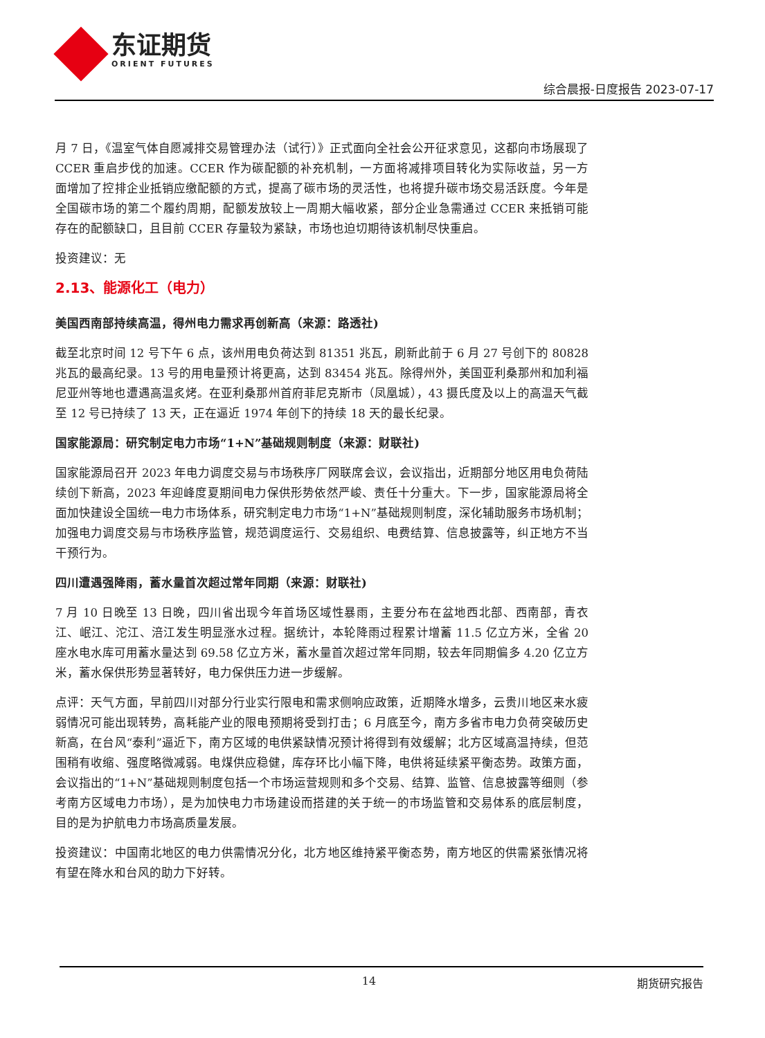东证期货
ORIENT FUTURES
综合晨报-日度报告 2023-07-17
月 7 日，《温室气体自愿减排交易管理办法（试行）》正式面向全社会公开征求意见，这都向市场展现了 CCER 重启步伐的加速。CCER 作为碳配额的补充机制，一方面将减排项目转化为实际收益，另一方面增加了控排企业抵销应缴配额的方式，提高了碳市场的灵活性，也将提升碳市场交易活跃度。今年是全国碳市场的第二个履约周期，配额发放较上一周期大幅收紧，部分企业急需通过 CCER 来抵销可能存在的配额缺口，且目前 CCER 存量较为紧缺，市场也迫切期待该机制尽快重启。
投资建议：无
2.13、能源化工（电力）
美国西南部持续高温，得州电力需求再创新高（来源：路透社)
截至北京时间 12 号下午 6 点，该州用电负荷达到 81351 兆瓦，刷新此前于 6 月 27 号创下的 80828 兆瓦的最高纪录。13 号的用电量预计将更高，达到 83454 兆瓦。除得州外，美国亚利桑那州和加利福尼亚州等地也遭遇高温炙烤。在亚利桑那州首府菲尼克斯市（凤凰城），43 摄氏度及以上的高温天气截至 12 号已持续了 13 天，正在逼近 1974 年创下的持续 18 天的最长纪录。
国家能源局：研究制定电力市场“1+N”基础规则制度（来源：财联社)
国家能源局召开 2023 年电力调度交易与市场秩序厂网联席会议，会议指出，近期部分地区用电负荷陆续创下新高，2023 年迎峰度夏期间电力保供形势依然严峻、责任十分重大。下一步，国家能源局将全面加快建设全国统一电力市场体系，研究制定电力市场“1+N”基础规则制度，深化辅助服务市场机制；加强电力调度交易与市场秩序监管，规范调度运行、交易组织、电费结算、信息披露等，纠正地方不当干预行为。
四川遭遇强降雨，蓄水量首次超过常年同期（来源：财联社)
7 月 10 日晚至 13 日晚，四川省出现今年首场区域性暴雨，主要分布在盆地西北部、西南部，青衣江、岷江、沱江、涪江发生明显涨水过程。据统计，本轮降雨过程累计增蓄 11.5 亿立方米，全省 20 座水电水库可用蓄水量达到 69.58 亿立方米，蓄水量首次超过常年同期，较去年同期偏多 4.20 亿立方米，蓄水保供形势显著转好，电力保供压力进一步缓解。
点评：天气方面，早前四川对部分行业实行限电和需求侧响应政策，近期降水增多，云贵川地区来水疲弱情况可能出现转势，高耗能产业的限电预期将受到打击；6 月底至今，南方多省市电力负荷突破历史新高，在台风“泰利”逼近下，南方区域的电供紧缺情况预计将得到有效缓解；北方区域高温持续，但范围稍有收缩、强度略微减弱。电煤供应稳健，库存环比小幅下降，电供将延续紧平衡态势。政策方面，会议指出的“1+N”基础规则制度包括一个市场运营规则和多个交易、结算、监管、信息披露等细则（参考南方区域电力市场），是为加快电力市场建设而搭建的关于统一的市场监管和交易体系的底层制度，目的是为护航电力市场高质量发展。
投资建议：中国南北地区的电力供需情况分化，北方地区维持紧平衡态势，南方地区的供需紧张情况将有望在降水和台风的助力下好转。
14 期货研究报告